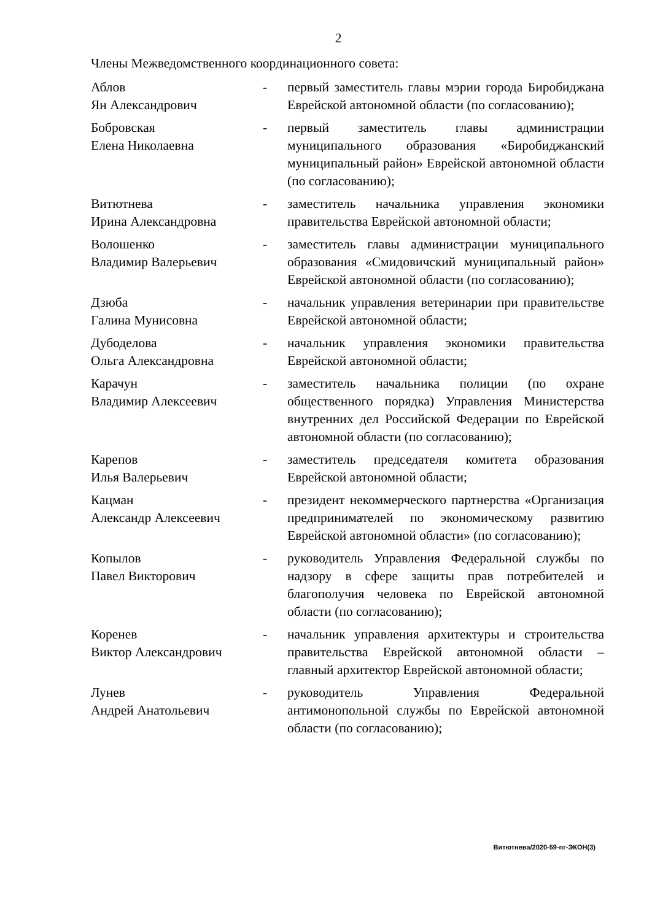2
Члены Межведомственного координационного совета:
| Аблов Ян Александрович | - | первый заместитель главы мэрии города Биробиджана Еврейской автономной области (по согласованию); |
| Бобровская Елена Николаевна | - | первый заместитель главы администрации муниципального образования «Биробиджанский муниципальный район» Еврейской автономной области (по согласованию); |
| Витютнева Ирина Александровна | - | заместитель начальника управления экономики правительства Еврейской автономной области; |
| Волошенко Владимир Валерьевич | - | заместитель главы администрации муниципального образования «Смидовичский муниципальный район» Еврейской автономной области (по согласованию); |
| Дзюба Галина Мунисовна | - | начальник управления ветеринарии при правительстве Еврейской автономной области; |
| Дубоделова Ольга Александровна | - | начальник управления экономики правительства Еврейской автономной области; |
| Карачун Владимир Алексеевич | - | заместитель начальника полиции (по охране общественного порядка) Управления Министерства внутренних дел Российской Федерации по Еврейской автономной области (по согласованию); |
| Карепов Илья Валерьевич | - | заместитель председателя комитета образования Еврейской автономной области; |
| Кацман Александр Алексеевич | - | президент некоммерческого партнерства «Организация предпринимателей по экономическому развитию Еврейской автономной области» (по согласованию); |
| Копылов Павел Викторович | - | руководитель Управления Федеральной службы по надзору в сфере защиты прав потребителей и благополучия человека по Еврейской автономной области (по согласованию); |
| Коренев Виктор Александрович | - | начальник управления архитектуры и строительства правительства Еврейской автономной области – главный архитектор Еврейской автономной области; |
| Лунев Андрей Анатольевич | - | руководитель Управления Федеральной антимонопольной службы по Еврейской автономной области (по согласованию); |
Витютнева/2020-59-пг-ЭКОН(3)